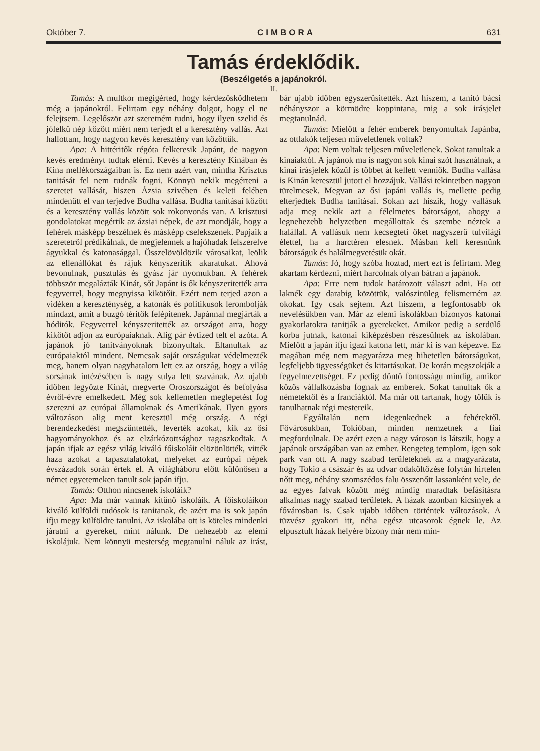Október 7. CIMBORA 631
Tamás érdeklődik.
(Beszélgetés a japánokról.
II.
Tamás: A multkor megigérted, hogy kérdezősködhetem még a japánokról. Felirtam egy néhány dolgot, hogy el ne felejtsem. Legelőször azt szeretném tudni, hogy ilyen szelid és jólelkü nép között miért nem terjedt el a keresztény vallás. Azt hallottam, hogy nagyon kevés keresztény van közöttük.
Apa: A hittéritők régóta felkeresik Japánt, de nagyon kevés eredményt tudtak elérni. Kevés a keresztény Kinában és Kina mellékországaiban is. Ez nem azért van, mintha Krisztus tanitását fel nem tudnák fogni. Könnyü nekik megérteni a szeretet vallását, hiszen Ázsia szivében és keleti felében mindenütt el van terjedve Budha vallása. Budha tanitásai között és a keresztény vallás között sok rokonvonás van. A krisztusi gondolatokat megértik az ázsiai népek, de azt mondják, hogy a fehérek másképp beszélnek és másképp cselekszenek. Papjaik a szeretetről prédikálnak, de megjelennek a hajóhadak felszerelve ágyukkal és katonasággal. Összelövöldözik városaikat, leölik az ellenállókat és rájuk kényszeritik akaratukat. Ahová bevonulnak, pusztulás és gyász jár nyomukban. A fehérek többször megalázták Kinát, sőt Japánt is ők kényszeritették arra fegyverrel, hogy megnyissa kikötőit. Ezért nem terjed azon a vidéken a kereszténység, a katonák és politikusok lerombolják mindazt, amit a buzgó téritők felépitenek. Japánnal megjárták a hóditók. Fegyverrel kényszeritették az országot arra, hogy kikötőt adjon az európaiaknak. Alig pár évtized telt el azóta. A japánok jó tanitványoknak bizonyultak. Eltanultak az európaiaktól mindent. Nemcsak saját országukat védelmezték meg, hanem olyan nagyhatalom lett ez az ország, hogy a világ sorsának intézésében is nagy sulya lett szavának. Az ujabb időben legyőzte Kinát, megverte Oroszországot és befolyása évről-évre emelkedett. Még sok kellemetlen meglepetést fog szerezni az európai államoknak és Amerikának. Ilyen gyors változáson alig ment keresztül még ország. A régi berendezkedést megszüntették, leverték azokat, kik az ősi hagyományokhoz és az elzárkózottsághoz ragaszkodtak. A japán ifjak az egész világ kiváló főiskoláit elözönlötték, vitték haza azokat a tapasztalatokat, melyeket az európai népek évszázadok során értek el. A világháboru előtt különösen a német egyetemeken tanult sok japán ifju.
Tamás: Otthon nincsenek iskoláik?
Apa: Ma már vannak kitünő iskoláik. A főiskoláikon kiváló külföldi tudósok is tanitanak, de azért ma is sok japán ifju megy külföldre tanulni. Az iskolába ott is köteles mindenki járatni a gyereket, mint nálunk. De nehezebb az elemi iskolájuk. Nem könnyü mesterség megtanulni náluk az irást, bár ujabb időben egyszerüsitették. Azt hiszem, a tanitó bácsi néhányszor a körmödre koppintana, mig a sok irásjelet megtanulnád.
Tamás: Mielőtt a fehér emberek benyomultak Japánba, az ottlakók teljesen műveletlenek voltak?
Apa: Nem voltak teljesen műveletlenek. Sokat tanultak a kinaiaktól. A japánok ma is nagyon sok kinai szót használnak, a kinai irásjelek közül is többet át kellett venniök. Budha vallása is Kinán keresztül jutott el hozzájuk. Vallási tekintetben nagyon türelmesek. Megvan az ősi japáni vallás is, mellette pedig elterjedtek Budha tanitásai. Sokan azt hiszik, hogy vallásuk adja meg nekik azt a félelmetes bátorságot, ahogy a legnehezebb helyzetben megállottak és szembe néztek a halállal. A vallásuk nem kecsegteti őket nagyszerü tulvilági élettel, ha a harctéren elesnek. Másban kell keresnünk bátorságuk és halálmegvetésük okát.
Tamás: Jó, hogy szóba hoztad, mert ezt is felirtam. Meg akartam kérdezni, miért harcolnak olyan bátran a japánok.
Apa: Erre nem tudok határozott választ adni. Ha ott laknék egy darabig közöttük, valószinüleg felismerném az okokat. Igy csak sejtem. Azt hiszem, a legfontosabb ok nevelésükben van. Már az elemi iskolákban bizonyos katonai gyakorlatokra tanitják a gyerekeket. Amikor pedig a serdülő korba jutnak, katonai kiképzésben részesülnek az iskolában. Mielőtt a japán ifju igazi katona lett, már ki is van képezve. Ez magában még nem magyarázza meg hihetetlen bátorságukat, legfeljebb ügyességüket és kitartásukat. De korán megszokják a fegyelmezettséget. Ez pedig döntő fontosságu mindig, amikor közös vállalkozásba fognak az emberek. Sokat tanultak ők a németektől és a franciáktól. Ma már ott tartanak, hogy tőlük is tanulhatnak régi mestereik.
Egyáltalán nem idegenkednek a fehérektől. Fővárosukban, Tokióban, minden nemzetnek a fiai megfordulnak. De azért ezen a nagy városon is látszik, hogy a japánok országában van az ember. Rengeteg templom, igen sok park van ott. A nagy szabad területeknek az a magyarázata, hogy Tokio a császár és az udvar odaköltözése folytán hirtelen nőtt meg, néhány szomszédos falu összenőtt lassanként vele, de az egyes falvak között még mindig maradtak befásitásra alkalmas nagy szabad területek. A házak azonban kicsinyek a fővárosban is. Csak ujabb időben történtek változások. A tüzvész gyakori itt, néha egész utcasorok égnek le. Az elpusztult házak helyére bizony már nem min-